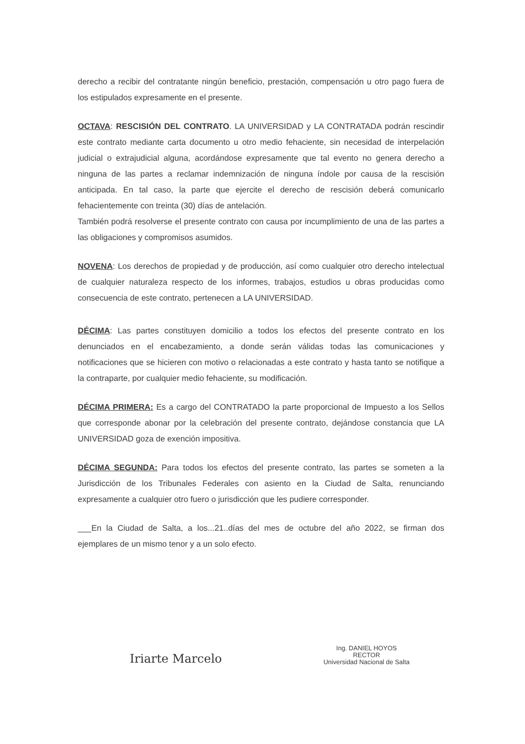derecho a recibir del contratante ningún beneficio, prestación, compensación u otro pago fuera de los estipulados expresamente en el presente.
OCTAVA: RESCISIÓN DEL CONTRATO. LA UNIVERSIDAD y LA CONTRATADA podrán rescindir este contrato mediante carta documento u otro medio fehaciente, sin necesidad de interpelación judicial o extrajudicial alguna, acordándose expresamente que tal evento no genera derecho a ninguna de las partes a reclamar indemnización de ninguna índole por causa de la rescisión anticipada. En tal caso, la parte que ejercite el derecho de rescisión deberá comunicarlo fehacientemente con treinta (30) días de antelación.
También podrá resolverse el presente contrato con causa por incumplimiento de una de las partes a las obligaciones y compromisos asumidos.
NOVENA: Los derechos de propiedad y de producción, así como cualquier otro derecho intelectual de cualquier naturaleza respecto de los informes, trabajos, estudios u obras producidas como consecuencia de este contrato, pertenecen a LA UNIVERSIDAD.
DÉCIMA: Las partes constituyen domicilio a todos los efectos del presente contrato en los denunciados en el encabezamiento, a donde serán válidas todas las comunicaciones y notificaciones que se hicieren con motivo o relacionadas a este contrato y hasta tanto se notifique a la contraparte, por cualquier medio fehaciente, su modificación.
DÉCIMA PRIMERA: Es a cargo del CONTRATADO la parte proporcional de Impuesto a los Sellos que corresponde abonar por la celebración del presente contrato, dejándose constancia que LA UNIVERSIDAD goza de exención impositiva.
DÉCIMA SEGUNDA: Para todos los efectos del presente contrato, las partes se someten a la Jurisdicción de los Tribunales Federales con asiento en la Ciudad de Salta, renunciando expresamente a cualquier otro fuero o jurisdicción que les pudiere corresponder.
___En la Ciudad de Salta, a los...21..días del mes de octubre del año 2022, se firman dos ejemplares de un mismo tenor y a un solo efecto.
Iriarte Marcelo
Ing. DANIEL HOYOS
RECTOR
Universidad Nacional de Salta